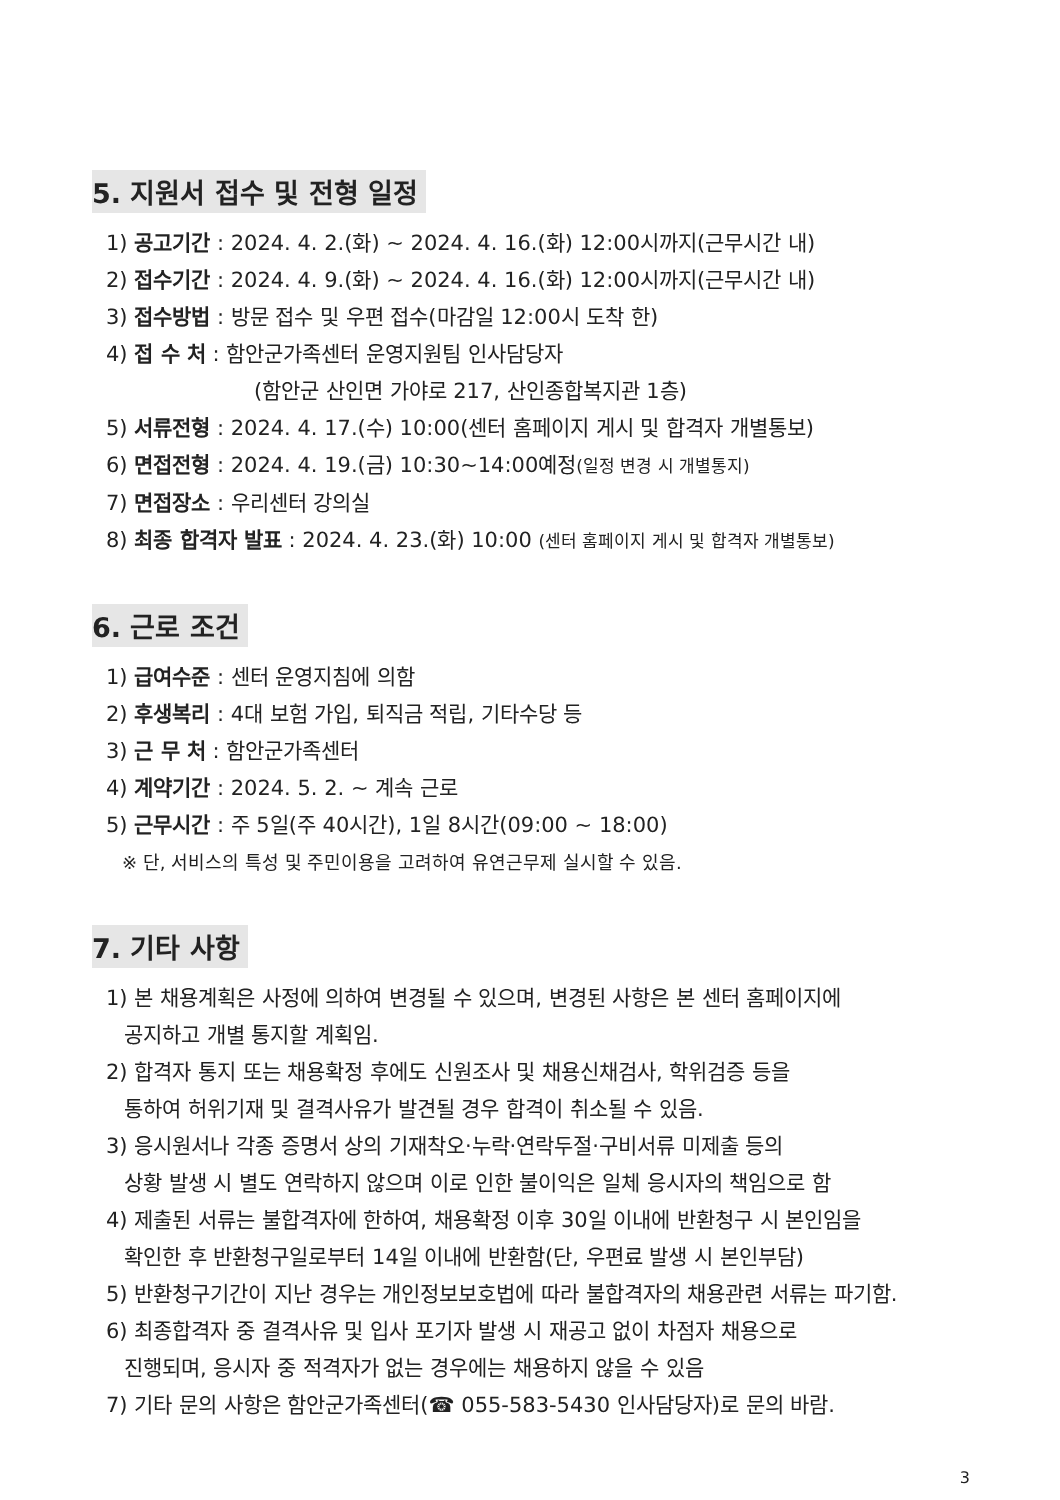5. 지원서 접수 및 전형 일정
1) 공고기간 : 2024. 4. 2.(화) ~ 2024. 4. 16.(화) 12:00시까지(근무시간 내)
2) 접수기간 : 2024. 4. 9.(화) ~ 2024. 4. 16.(화) 12:00시까지(근무시간 내)
3) 접수방법 : 방문 접수 및 우편 접수(마감일 12:00시 도착 한)
4) 접 수 처 : 함안군가족센터 운영지원팀 인사담당자
(함안군 산인면 가야로 217, 산인종합복지관 1층)
5) 서류전형 : 2024. 4. 17.(수) 10:00(센터 홈페이지 게시 및 합격자 개별통보)
6) 면접전형 : 2024. 4. 19.(금) 10:30~14:00예정(일정 변경 시 개별통지)
7) 면접장소 : 우리센터 강의실
8) 최종 합격자 발표 : 2024. 4. 23.(화) 10:00 (센터 홈페이지 게시 및 합격자 개별통보)
6. 근로 조건
1) 급여수준 : 센터 운영지침에 의함
2) 후생복리 : 4대 보험 가입, 퇴직금 적립, 기타수당 등
3) 근 무 처 : 함안군가족센터
4) 계약기간 : 2024. 5. 2. ~ 계속 근로
5) 근무시간 : 주 5일(주 40시간), 1일 8시간(09:00 ~ 18:00)
※ 단, 서비스의 특성 및 주민이용을 고려하여 유연근무제 실시할 수 있음.
7. 기타 사항
1) 본 채용계획은 사정에 의하여 변경될 수 있으며, 변경된 사항은 본 센터 홈페이지에
공지하고 개별 통지할 계획임.
2) 합격자 통지 또는 채용확정 후에도 신원조사 및 채용신채검사, 학위검증 등을
통하여 허위기재 및 결격사유가 발견될 경우 합격이 취소될 수 있음.
3) 응시원서나 각종 증명서 상의 기재착오·누락·연락두절·구비서류 미제출 등의
상황 발생 시 별도 연락하지 않으며 이로 인한 불이익은 일체 응시자의 책임으로 함
4) 제출된 서류는 불합격자에 한하여, 채용확정 이후 30일 이내에 반환청구 시 본인임을
확인한 후 반환청구일로부터 14일 이내에 반환함(단, 우편료 발생 시 본인부담)
5) 반환청구기간이 지난 경우는 개인정보보호법에 따라 불합격자의 채용관련 서류는 파기함.
6) 최종합격자 중 결격사유 및 입사 포기자 발생 시 재공고 없이 차점자 채용으로
진행되며, 응시자 중 적격자가 없는 경우에는 채용하지 않을 수 있음
7) 기타 문의 사항은 함안군가족센터(☎ 055-583-5430 인사담당자)로 문의 바람.
3